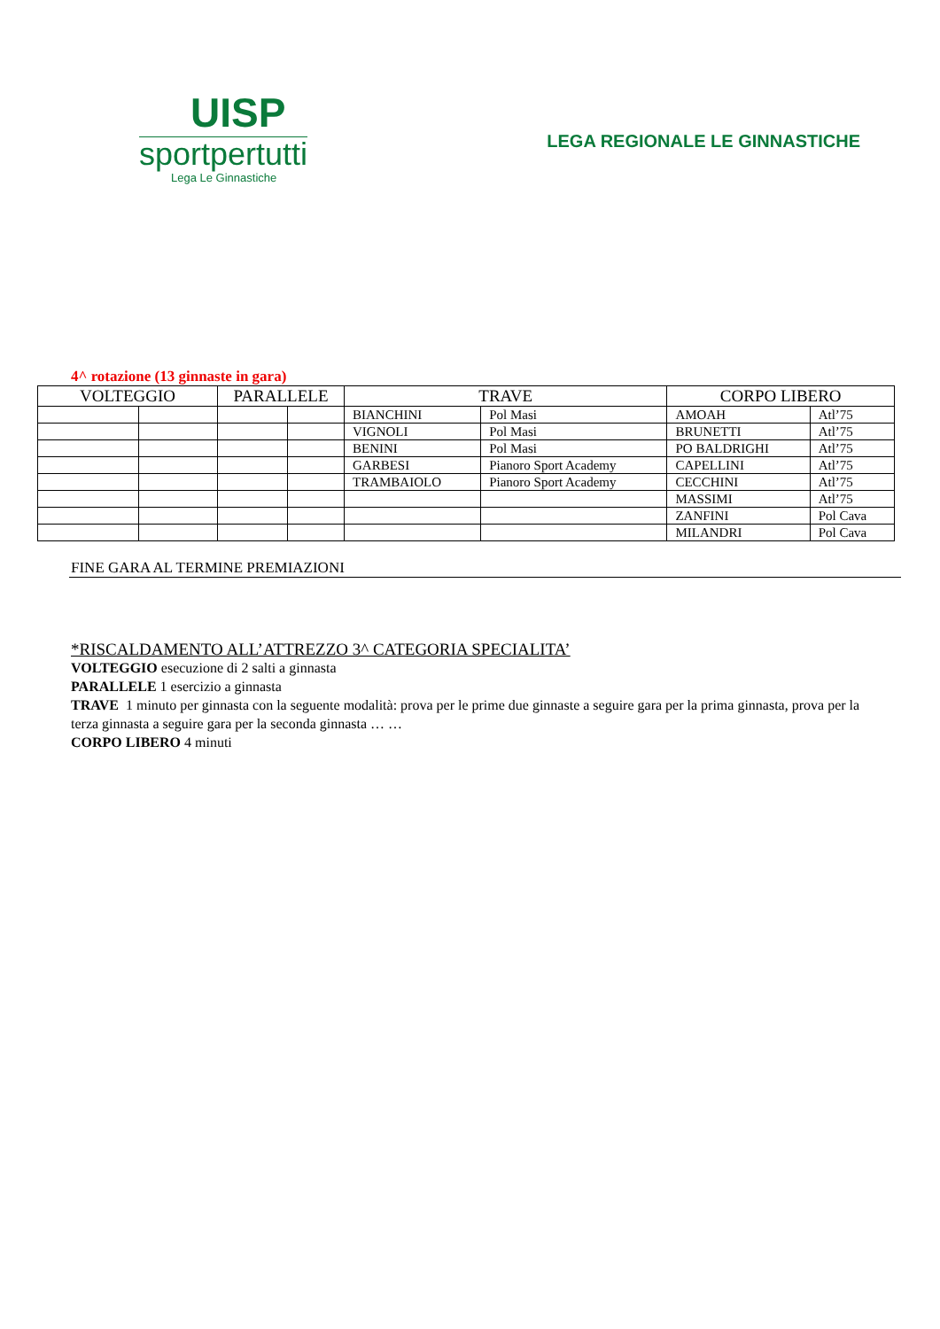UISP
sportpertutti
Lega Le Ginnastiche
LEGA REGIONALE LE GINNASTICHE
4^ rotazione (13 ginnaste in gara)
| VOLTEGGIO | | PARALLELE | | TRAVE | | CORPO LIBERO | |
| --- | --- | --- | --- | --- | --- | --- | --- |
| | | | | BIANCHINI | Pol Masi | AMOAH | Atl’75 |
| | | | | VIGNOLI | Pol Masi | BRUNETTI | Atl’75 |
| | | | | BENINI | Pol Masi | PO BALDRIGHI | Atl’75 |
| | | | | GARBESI | Pianoro Sport Academy | CAPELLINI | Atl’75 |
| | | | | TRAMBAIOLO | Pianoro Sport Academy | CECCHINI | Atl’75 |
| | | | | | | MASSIMI | Atl’75 |
| | | | | | | ZANFINI | Pol Cava |
| | | | | | | MILANDRI | Pol Cava |
FINE GARA AL TERMINE PREMIAZIONI
*RISCALDAMENTO ALL’ATTREZZO 3^ CATEGORIA SPECIALITA’
VOLTEGGIO esecuzione di 2 salti a ginnasta
PARALLELE 1 esercizio a ginnasta
TRAVE 1 minuto per ginnasta con la seguente modalità: prova per le prime due ginnaste a seguire gara per la prima ginnasta, prova per la terza ginnasta a seguire gara per la seconda ginnasta … …
CORPO LIBERO 4 minuti